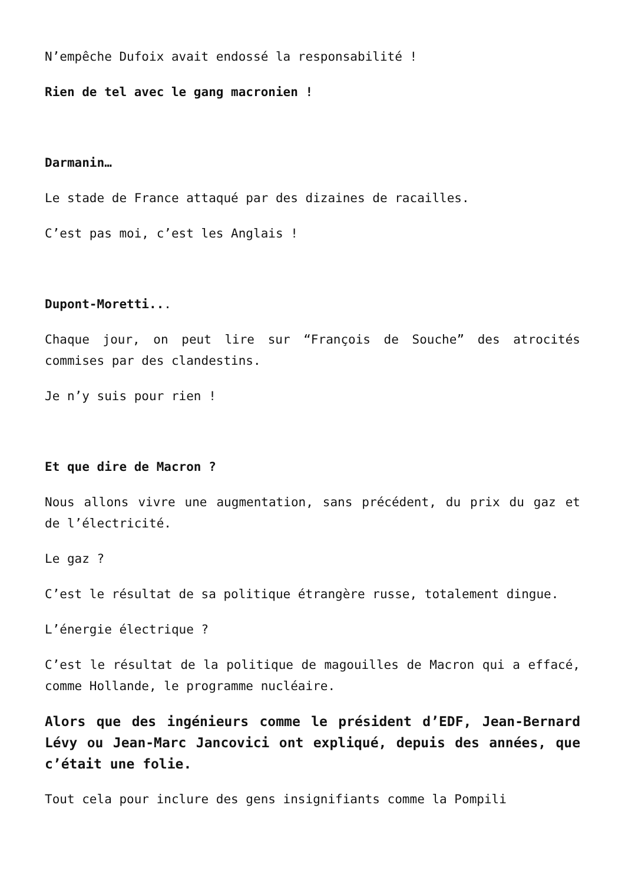N’empêche Dufoix avait endossé la responsabilité !
Rien de tel avec le gang macronien !
Darmanin…
Le stade de France attaqué par des dizaines de racailles.
C’est pas moi, c’est les Anglais !
Dupont-Moretti...
Chaque jour, on peut lire sur “François de Souche” des atrocités commises par des clandestins.
Je n’y suis pour rien !
Et que dire de Macron ?
Nous allons vivre une augmentation, sans précédent, du prix du gaz et de l’électricité.
Le gaz ?
C’est le résultat de sa politique étrangère russe, totalement dingue.
L’énergie électrique ?
C’est le résultat de la politique de magouilles de Macron qui a effacé, comme Hollande, le programme nucléaire.
Alors que des ingénieurs comme le président d’EDF, Jean-Bernard Lévy ou Jean-Marc Jancovici ont expliqué, depuis des années, que c’était une folie.
Tout cela pour inclure des gens insignifiants comme la Pompili